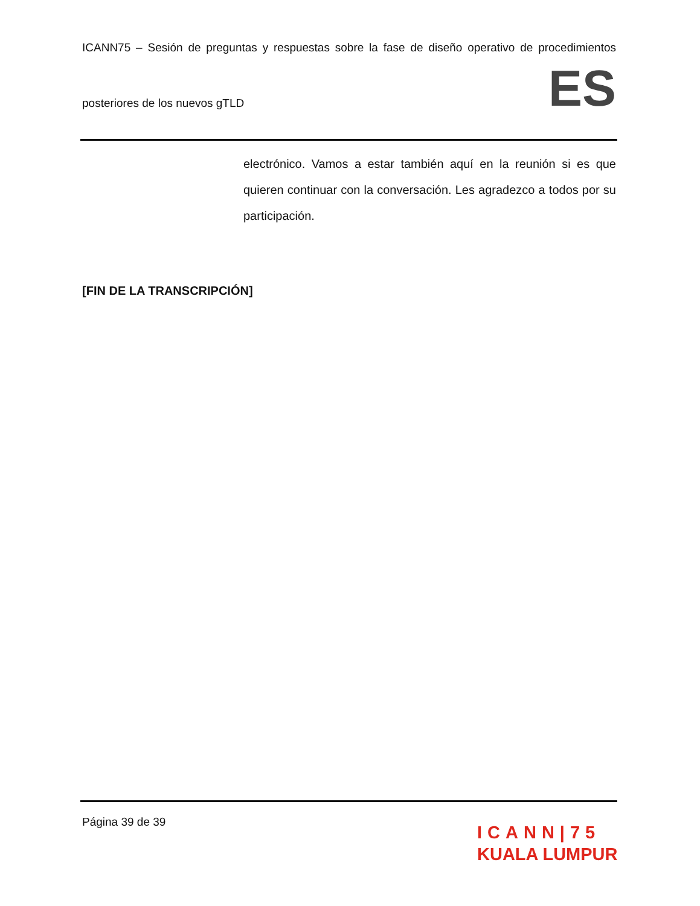ICANN75 – Sesión de preguntas y respuestas sobre la fase de diseño operativo de procedimientos
posteriores de los nuevos gTLD
ES
electrónico. Vamos a estar también aquí en la reunión si es que quieren continuar con la conversación. Les agradezco a todos por su participación.
[FIN DE LA TRANSCRIPCIÓN]
Página 39 de 39
ICANN|75
KUALA LUMPUR